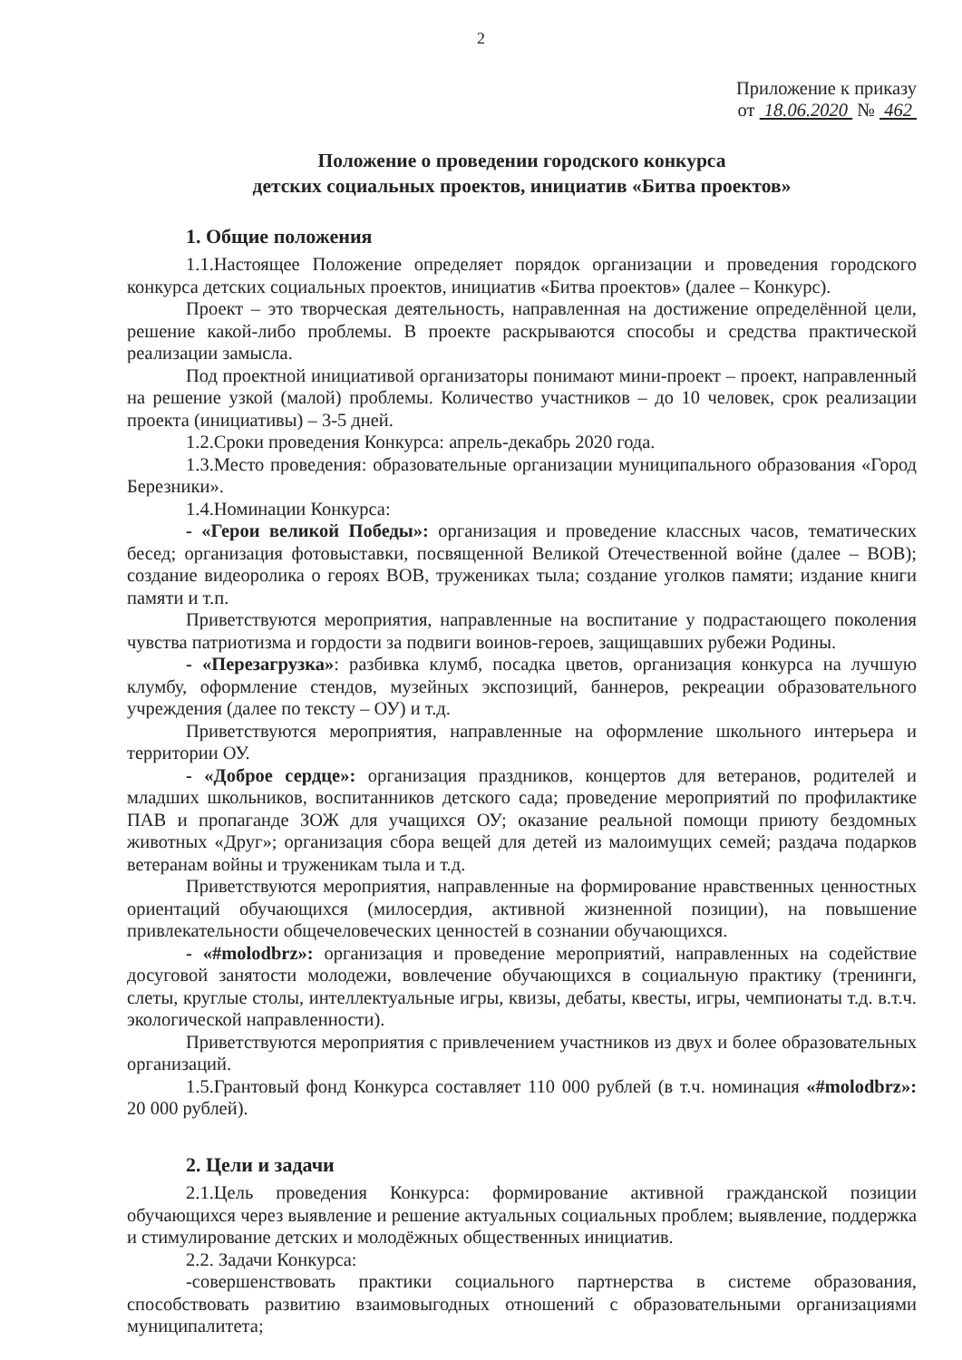2
Приложение к приказу
от 18.06.2020 № 462
Положение о проведении городского конкурса
детских социальных проектов, инициатив «Битва проектов»
1. Общие положения
1.1.Настоящее Положение определяет порядок организации и проведения городского конкурса детских социальных проектов, инициатив «Битва проектов» (далее – Конкурс).
Проект – это творческая деятельность, направленная на достижение определённой цели, решение какой-либо проблемы. В проекте раскрываются способы и средства практической реализации замысла.
Под проектной инициативой организаторы понимают мини-проект – проект, направленный на решение узкой (малой) проблемы. Количество участников – до 10 человек, срок реализации проекта (инициативы) – 3-5 дней.
1.2.Сроки проведения Конкурса: апрель-декабрь 2020 года.
1.3.Место проведения: образовательные организации муниципального образования «Город Березники».
1.4.Номинации Конкурса:
- «Герои великой Победы»: организация и проведение классных часов, тематических бесед; организация фотовыставки, посвященной Великой Отечественной войне (далее – ВОВ); создание видеоролика о героях ВОВ, тружениках тыла; создание уголков памяти; издание книги памяти и т.п.
Приветствуются мероприятия, направленные на воспитание у подрастающего поколения чувства патриотизма и гордости за подвиги воинов-героев, защищавших рубежи Родины.
- «Перезагрузка»: разбивка клумб, посадка цветов, организация конкурса на лучшую клумбу, оформление стендов, музейных экспозиций, баннеров, рекреации образовательного учреждения (далее по тексту – ОУ) и т.д.
Приветствуются мероприятия, направленные на оформление школьного интерьера и территории ОУ.
- «Доброе сердце»: организация праздников, концертов для ветеранов, родителей и младших школьников, воспитанников детского сада; проведение мероприятий по профилактике ПАВ и пропаганде ЗОЖ для учащихся ОУ; оказание реальной помощи приюту бездомных животных «Друг»; организация сбора вещей для детей из малоимущих семей; раздача подарков ветеранам войны и труженикам тыла и т.д.
Приветствуются мероприятия, направленные на формирование нравственных ценностных ориентаций обучающихся (милосердия, активной жизненной позиции), на повышение привлекательности общечеловеческих ценностей в сознании обучающихся.
- «#molodbrz»: организация и проведение мероприятий, направленных на содействие досуговой занятости молодежи, вовлечение обучающихся в социальную практику (тренинги, слеты, круглые столы, интеллектуальные игры, квизы, дебаты, квесты, игры, чемпионаты т.д. в.т.ч. экологической направленности).
Приветствуются мероприятия с привлечением участников из двух и более образовательных организаций.
1.5.Грантовый фонд Конкурса составляет 110 000 рублей (в т.ч. номинация «#molodbrz»: 20 000 рублей).
2. Цели и задачи
2.1.Цель проведения Конкурса: формирование активной гражданской позиции обучающихся через выявление и решение актуальных социальных проблем; выявление, поддержка и стимулирование детских и молодёжных общественных инициатив.
2.2. Задачи Конкурса:
-совершенствовать практики социального партнерства в системе образования, способствовать развитию взаимовыгодных отношений с образовательными организациями муниципалитета;